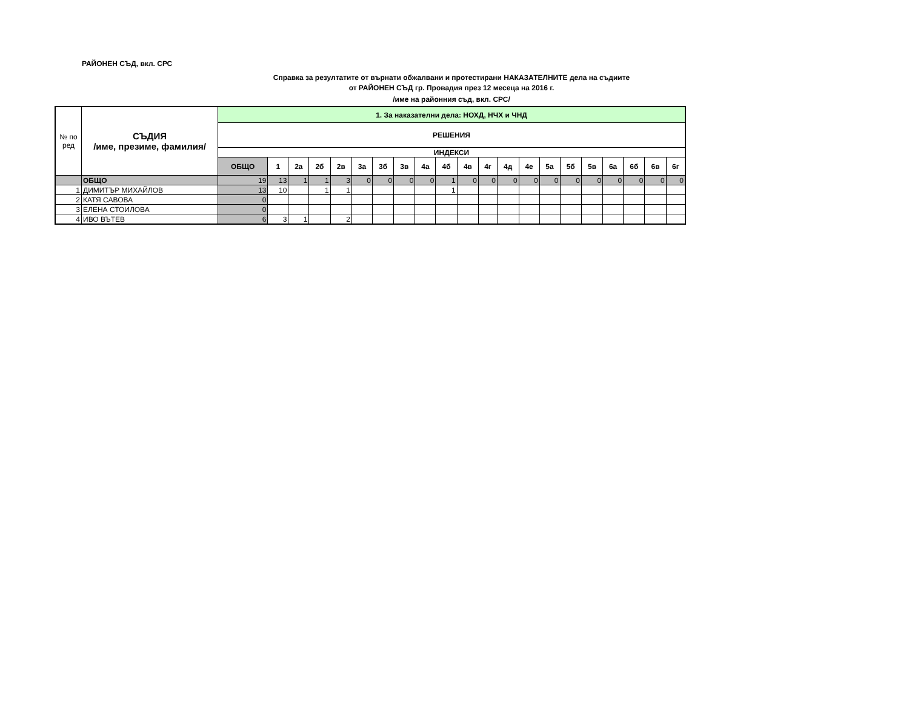РАЙОНЕН СЪД, вкл. СРС
Справка за резултатите от върнати обжалвани и протестирани НАКАЗАТЕЛНИТЕ дела на съдиите
от РАЙОНЕН СЪД гр. Провадия през 12 месеца на 2016 г.
/име на районния съд, вкл. СРС/
| № по ред | СЪДИЯ /име, презиме, фамилия/ | 1. За наказателни дела: НОХД, НЧХ и ЧНД | | | | | | | | | | | | | | | | | | | | |
| --- | --- | --- | --- | --- | --- | --- | --- | --- | --- | --- | --- | --- | --- | --- | --- | --- | --- | --- | --- | --- | --- | --- |
| | | РЕШЕНИЯ | | | | | | | | | | | | | | | | | | | | |
| | | ИНДЕКСИ | | | | | | | | | | | | | | | | | | | | |
| | | ОБЩО | 1 | 2а | 2б | 2в | 3а | 3б | 3в | 4а | 4б | 4в | 4г | 4д | 4е | 5а | 5б | 5в | 6а | 6б | 6в | 6г |
| | ОБЩО | 19 | 13 | 1 | 1 | 3 | 0 | 0 | 0 | 0 | 1 | 0 | 0 | 0 | 0 | 0 | 0 | 0 | 0 | 0 | 0 | 0 |
| 1 | ДИМИТЪР МИХАЙЛОВ | 13 | 10 | | 1 | 1 | | | | | 1 | | | | | | | | | | | |
| 2 | КАТЯ САВОВА | 0 | | | | | | | | | | | | | | | | | | | | |
| 3 | ЕЛЕНА СТОИЛОВА | 0 | | | | | | | | | | | | | | | | | | | | |
| 4 | ИВО ВЪТЕВ | 6 | 3 | 1 | | 2 | | | | | | | | | | | | | | | | |